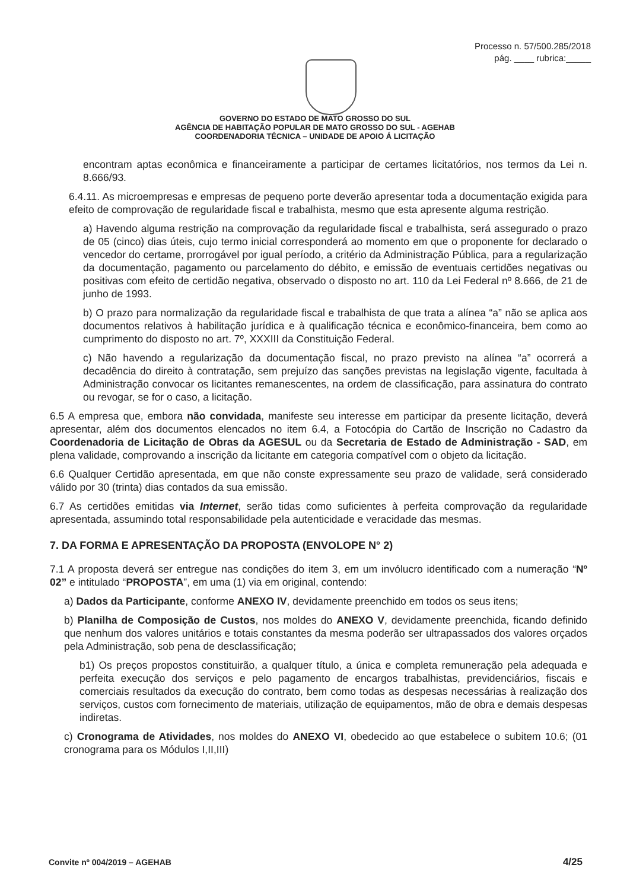Processo n. 57/500.285/2018
pág. ____ rubrica:_____
GOVERNO DO ESTADO DE MATO GROSSO DO SUL
AGÊNCIA DE HABITAÇÃO POPULAR DE MATO GROSSO DO SUL - AGEHAB
COORDENADORIA TÉCNICA – UNIDADE DE APOIO Á LICITAÇÃO
encontram aptas econômica e financeiramente a participar de certames licitatórios, nos termos da Lei n. 8.666/93.
6.4.11. As microempresas e empresas de pequeno porte deverão apresentar toda a documentação exigida para efeito de comprovação de regularidade fiscal e trabalhista, mesmo que esta apresente alguma restrição.
a) Havendo alguma restrição na comprovação da regularidade fiscal e trabalhista, será assegurado o prazo de 05 (cinco) dias úteis, cujo termo inicial corresponderá ao momento em que o proponente for declarado o vencedor do certame, prorrogável por igual período, a critério da Administração Pública, para a regularização da documentação, pagamento ou parcelamento do débito, e emissão de eventuais certidões negativas ou positivas com efeito de certidão negativa, observado o disposto no art. 110 da Lei Federal nº 8.666, de 21 de junho de 1993.
b) O prazo para normalização da regularidade fiscal e trabalhista de que trata a alínea “a” não se aplica aos documentos relativos à habilitação jurídica e à qualificação técnica e econômico-financeira, bem como ao cumprimento do disposto no art. 7º, XXXIII da Constituição Federal.
c) Não havendo a regularização da documentação fiscal, no prazo previsto na alínea “a” ocorrerá a decadência do direito à contratação, sem prejuízo das sanções previstas na legislação vigente, facultada à Administração convocar os licitantes remanescentes, na ordem de classificação, para assinatura do contrato ou revogar, se for o caso, a licitação.
6.5 A empresa que, embora não convidada, manifeste seu interesse em participar da presente licitação, deverá apresentar, além dos documentos elencados no item 6.4, a Fotocópia do Cartão de Inscrição no Cadastro da Coordenadoria de Licitação de Obras da AGESUL ou da Secretaria de Estado de Administração - SAD, em plena validade, comprovando a inscrição da licitante em categoria compatível com o objeto da licitação.
6.6 Qualquer Certidão apresentada, em que não conste expressamente seu prazo de validade, será considerado válido por 30 (trinta) dias contados da sua emissão.
6.7 As certidões emitidas via Internet, serão tidas como suficientes à perfeita comprovação da regularidade apresentada, assumindo total responsabilidade pela autenticidade e veracidade das mesmas.
7. DA FORMA E APRESENTAÇÃO DA PROPOSTA (ENVOLOPE N° 2)
7.1 A proposta deverá ser entregue nas condições do item 3, em um invólucro identificado com a numeração “Nº 02” e intitulado “PROPOSTA”, em uma (1) via em original, contendo:
a) Dados da Participante, conforme ANEXO IV, devidamente preenchido em todos os seus itens;
b) Planilha de Composição de Custos, nos moldes do ANEXO V, devidamente preenchida, ficando definido que nenhum dos valores unitários e totais constantes da mesma poderão ser ultrapassados dos valores orçados pela Administração, sob pena de desclassificação;
b1) Os preços propostos constituirão, a qualquer título, a única e completa remuneração pela adequada e perfeita execução dos serviços e pelo pagamento de encargos trabalhistas, previdenciários, fiscais e comerciais resultados da execução do contrato, bem como todas as despesas necessárias à realização dos serviços, custos com fornecimento de materiais, utilização de equipamentos, mão de obra e demais despesas indiretas.
c) Cronograma de Atividades, nos moldes do ANEXO VI, obedecido ao que estabelece o subitem 10.6; (01 cronograma para os Módulos I,II,III)
Convite nº 004/2019 – AGEHAB 4/25